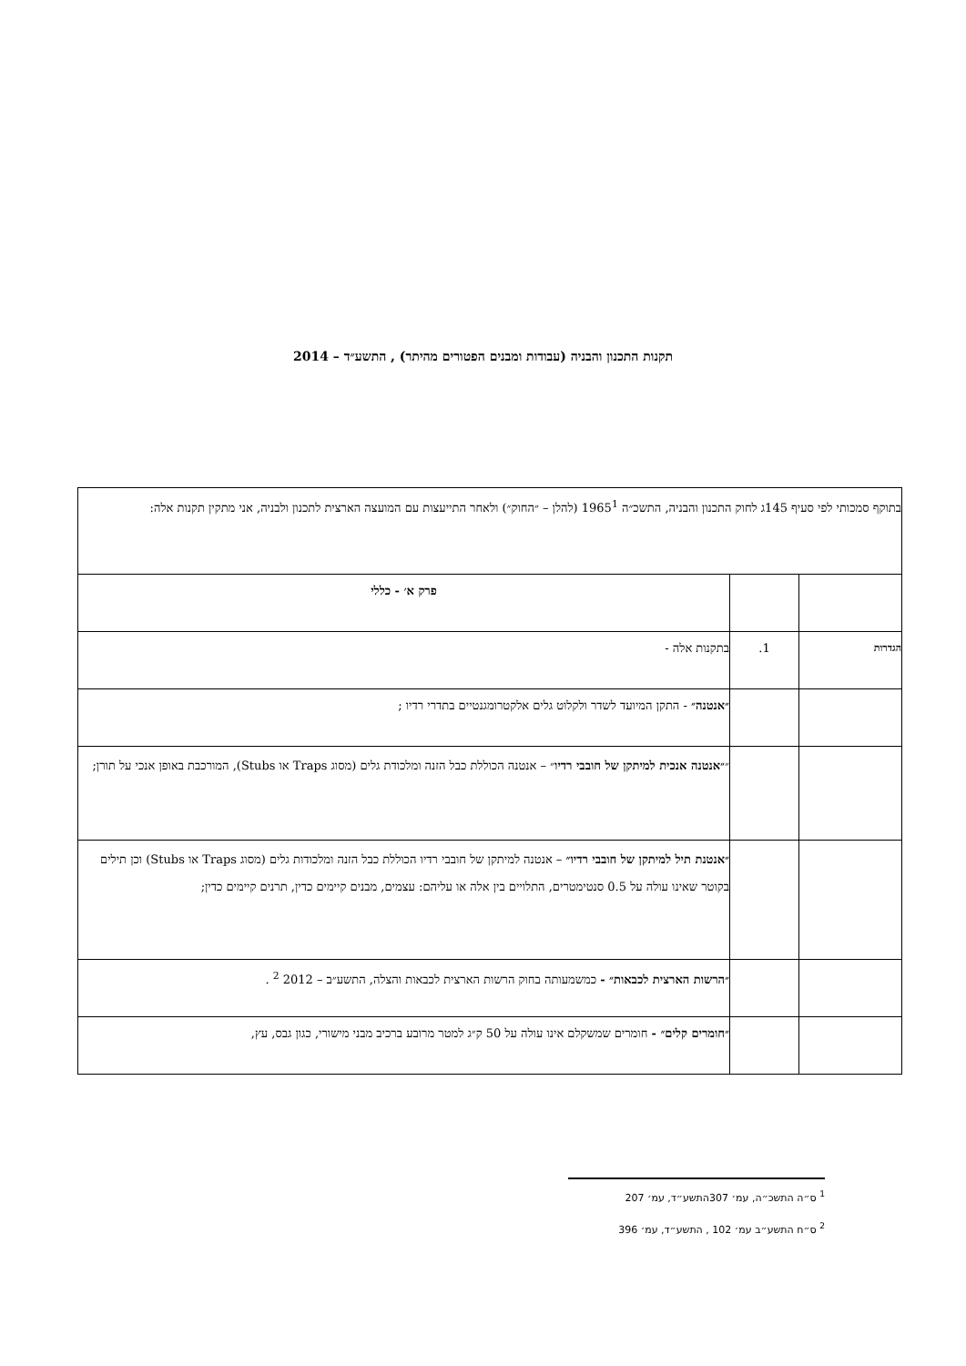תקנות התכנון והבניה (עבודות ומבנים הפטורים מהיתר) , התשע״ד – 2014
| בתוקף סמכותי לפי סעיף 145ג לחוק התכנון והבניה, התשכ״ה 1965<sup>1</sup> (להלן – ״החוק״) ולאחר התייעצות עם המועצה הארצית לתכנון ולבניה, אני מתקין תקנות אלה: | | |
| | | פרק א׳ - כללי |
| הגדרות | 1. | בתקנות אלה - |
| | | ״אנטנה״ - התקן המיועד לשדר ולקלוט גלים אלקטרומגנטיים בתדרי רדיו ; |
| | | ״ ״אנטנה אנכית למיתקן של חובבי רדיו ״ – אנטנה הכוללת כבל הזנה ומלכודת גלים (מסוג Traps או Stubs), המורכבת באופן אנכי על תורן; |
| | | ״אנטנת תיל למיתקן של חובבי רדיו״ – אנטנה למיתקן של חובבי רדיו הכוללת כבל הזנה ומלכודות גלים (מסוג Traps או Stubs) וכן תילים בקוטר שאינו עולה על 0.5 סנטימטרים, התלויים בין אלה או עליהם: עצמים, מבנים קיימים כדין, תרנים קיימים כדין; |
| | | ״הרשות הארצית לכבאות״ - כמשמעותה בחוק הרשות הארצית לכבאות והצלה, התשע״ב – 2012 <sup>2</sup> . |
| | | ״חומרים קלים״ - חומרים שמשקלם אינו עולה על 50 ק״ג למטר מרובע ברכיב מבני מישורי, כגון גבס, עץ, |
<sup>1</sup> ס״ה התשכ״ה, עמ׳ 307התשע״ד, עמ׳ 207
<sup>2</sup> ס״ח התשע״ב עמ׳ 102 , התשע״ד, עמ׳ 396